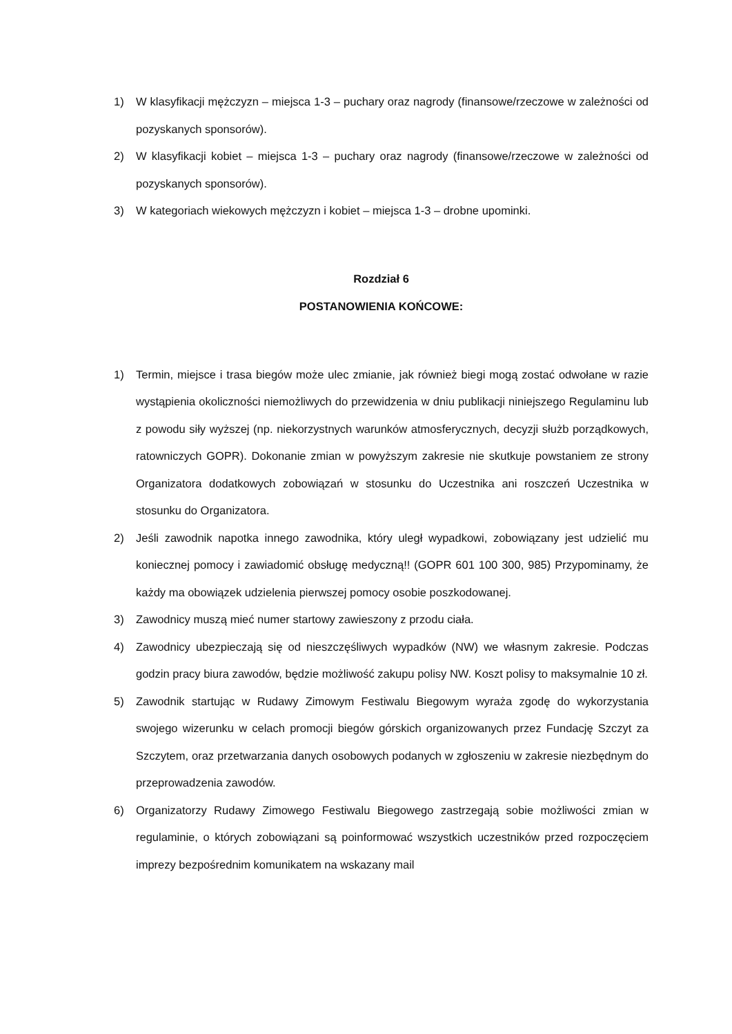1) W klasyfikacji mężczyzn – miejsca 1-3 – puchary oraz nagrody (finansowe/rzeczowe w zależności od pozyskanych sponsorów).
2) W klasyfikacji kobiet – miejsca 1-3 – puchary oraz nagrody (finansowe/rzeczowe w zależności od pozyskanych sponsorów).
3) W kategoriach wiekowych mężczyzn i kobiet – miejsca 1-3 – drobne upominki.
Rozdział 6
POSTANOWIENIA KOŃCOWE:
1) Termin, miejsce i trasa biegów może ulec zmianie, jak również biegi mogą zostać odwołane w razie wystąpienia okoliczności niemożliwych do przewidzenia w dniu publikacji niniejszego Regulaminu lub z powodu siły wyższej (np. niekorzystnych warunków atmosferycznych, decyzji służb porządkowych, ratowniczych GOPR). Dokonanie zmian w powyższym zakresie nie skutkuje powstaniem ze strony Organizatora dodatkowych zobowiązań w stosunku do Uczestnika ani roszczeń Uczestnika w stosunku do Organizatora.
2) Jeśli zawodnik napotka innego zawodnika, który uległ wypadkowi, zobowiązany jest udzielić mu koniecznej pomocy i zawiadomić obsługę medyczną!! (GOPR 601 100 300, 985) Przypominamy, że każdy ma obowiązek udzielenia pierwszej pomocy osobie poszkodowanej.
3) Zawodnicy muszą mieć numer startowy zawieszony z przodu ciała.
4) Zawodnicy ubezpieczają się od nieszczęśliwych wypadków (NW) we własnym zakresie. Podczas godzin pracy biura zawodów, będzie możliwość zakupu polisy NW. Koszt polisy to maksymalnie 10 zł.
5) Zawodnik startując w Rudawy Zimowym Festiwalu Biegowym wyraża zgodę do wykorzystania swojego wizerunku w celach promocji biegów górskich organizowanych przez Fundację Szczyt za Szczytem, oraz przetwarzania danych osobowych podanych w zgłoszeniu w zakresie niezbędnym do przeprowadzenia zawodów.
6) Organizatorzy Rudawy Zimowego Festiwalu Biegowego zastrzegają sobie możliwości zmian w regulaminie, o których zobowiązani są poinformować wszystkich uczestników przed rozpoczęciem imprezy bezpośrednim komunikatem na wskazany mail